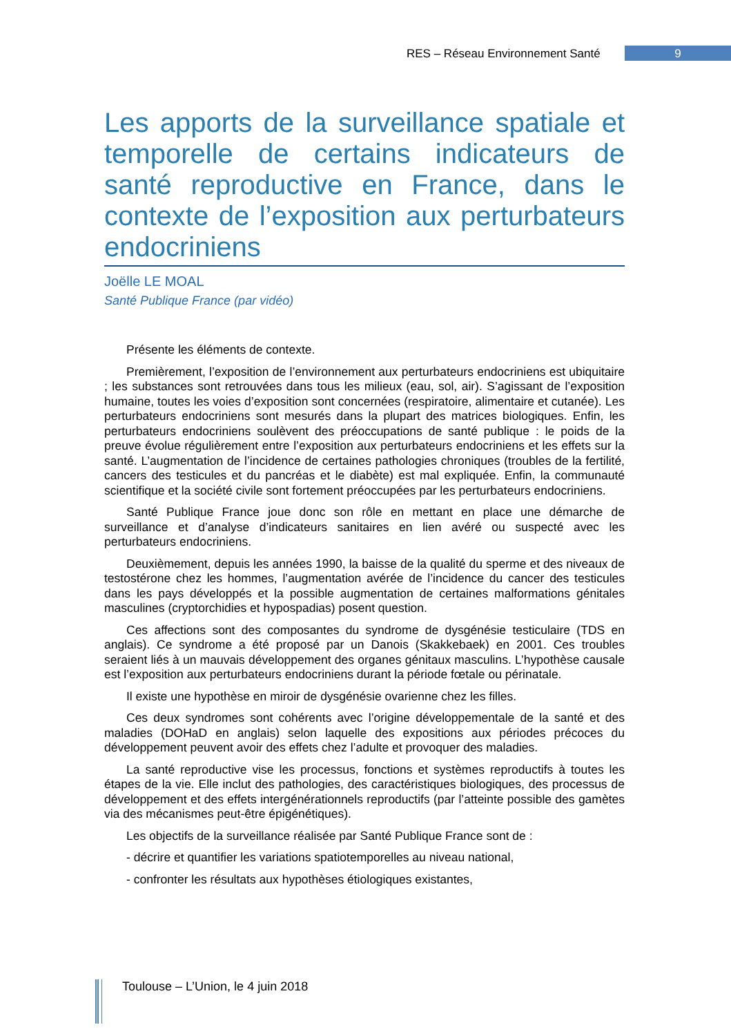RES – Réseau Environnement Santé 9
Les apports de la surveillance spatiale et temporelle de certains indicateurs de santé reproductive en France, dans le contexte de l’exposition aux perturbateurs endocriniens
Joëlle LE MOAL
Santé Publique France (par vidéo)
Présente les éléments de contexte.
Premièrement, l’exposition de l’environnement aux perturbateurs endocriniens est ubiquitaire ; les substances sont retrouvées dans tous les milieux (eau, sol, air). S’agissant de l’exposition humaine, toutes les voies d’exposition sont concernées (respiratoire, alimentaire et cutanée). Les perturbateurs endocriniens sont mesurés dans la plupart des matrices biologiques. Enfin, les perturbateurs endocriniens soulèvent des préoccupations de santé publique : le poids de la preuve évolue régulièrement entre l’exposition aux perturbateurs endocriniens et les effets sur la santé. L’augmentation de l’incidence de certaines pathologies chroniques (troubles de la fertilité, cancers des testicules et du pancréas et le diabète) est mal expliquée. Enfin, la communauté scientifique et la société civile sont fortement préoccupées par les perturbateurs endocriniens.
Santé Publique France joue donc son rôle en mettant en place une démarche de surveillance et d’analyse d’indicateurs sanitaires en lien avéré ou suspecté avec les perturbateurs endocriniens.
Deuxièmement, depuis les années 1990, la baisse de la qualité du sperme et des niveaux de testostérone chez les hommes, l’augmentation avérée de l’incidence du cancer des testicules dans les pays développés et la possible augmentation de certaines malformations génitales masculines (cryptorchidies et hypospadias) posent question.
Ces affections sont des composantes du syndrome de dysgénésie testiculaire (TDS en anglais). Ce syndrome a été proposé par un Danois (Skakkebaek) en 2001. Ces troubles seraient liés à un mauvais développement des organes génitaux masculins. L’hypothèse causale est l’exposition aux perturbateurs endocriniens durant la période fœtale ou périnatale.
Il existe une hypothèse en miroir de dysgénésie ovarienne chez les filles.
Ces deux syndromes sont cohérents avec l’origine développementale de la santé et des maladies (DOHaD en anglais) selon laquelle des expositions aux périodes précoces du développement peuvent avoir des effets chez l’adulte et provoquer des maladies.
La santé reproductive vise les processus, fonctions et systèmes reproductifs à toutes les étapes de la vie. Elle inclut des pathologies, des caractéristiques biologiques, des processus de développement et des effets intergénérationnels reproductifs (par l’atteinte possible des gamètes via des mécanismes peut-être épigénétiques).
Les objectifs de la surveillance réalisée par Santé Publique France sont de :
- décrire et quantifier les variations spatiotemporelles au niveau national,
- confronter les résultats aux hypothèses étiologiques existantes,
Toulouse – L’Union, le 4 juin 2018